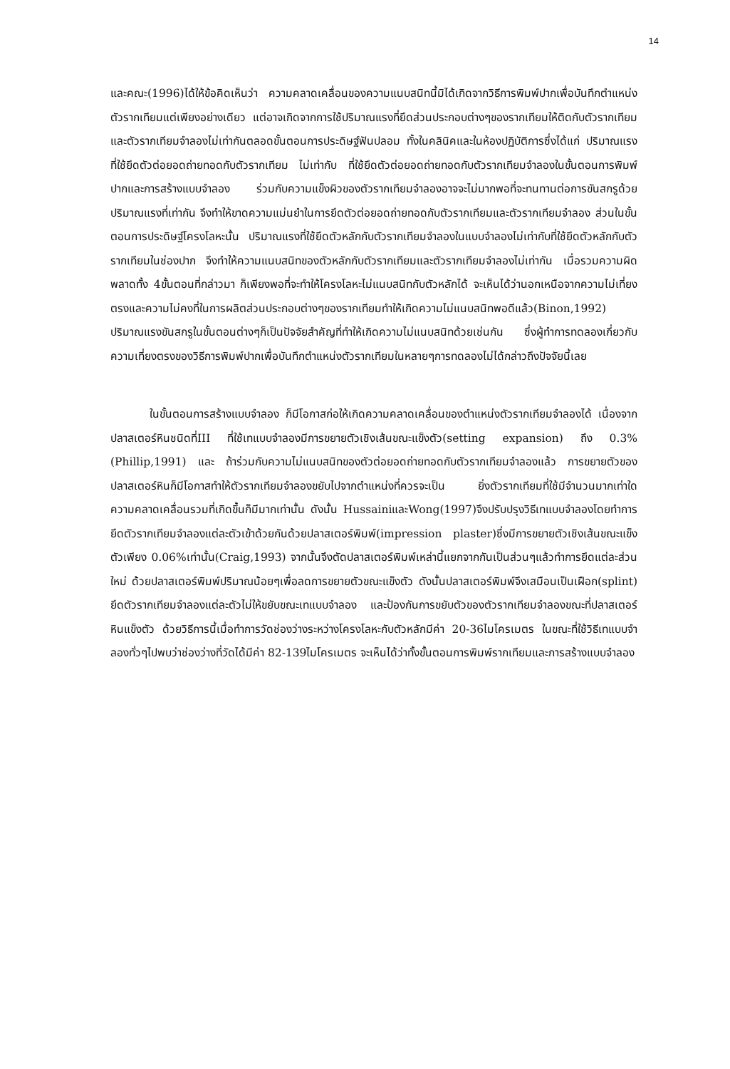14
และคณะ(1996)ได้ให้ข้อคิดเห็นว่า ความคลาดเคลื่อนของความแนบสนิทนี้มิได้เกิดจากวิธีการพิมพ์ปากเพื่อบันทึกตำแหน่งตัวรากเทียมแต่เพียงอย่างเดียว แต่อาจเกิดจากการใช้ปริมาณแรงที่ยึดส่วนประกอบต่างๆของรากเทียมให้ติดกับตัวรากเทียมและตัวรากเทียมจำลองไม่เท่ากันตลอดขั้นตอนการประดิษฐ์ฟันปลอม ทั้งในคลินิคและในห้องปฏิบัติการซึ่งได้แก่ ปริมาณแรงที่ใช้ยึดตัวต่อยอดถ่ายทอดกับตัวรากเทียม ไม่เท่ากับ ที่ใช้ยึดตัวต่อยอดถ่ายทอดกับตัวรากเทียมจำลองในขั้นตอนการพิมพ์ปากและการสร้างแบบจำลอง ร่วมกับความแข็งผิวของตัวรากเทียมจำลองอาจจะไม่มากพอที่จะทนทานต่อการขันสกรูด้วยปริมาณแรงที่เท่ากัน จึงทำให้ขาดความแม่นยำในการยึดตัวต่อยอดถ่ายทอดกับตัวรากเทียมและตัวรากเทียมจำลอง ส่วนในขั้นตอนการประดิษฐ์โครงโลหะนั้น ปริมาณแรงที่ใช้ยึดตัวหลักกับตัวรากเทียมจำลองในแบบจำลองไม่เท่ากับที่ใช้ยึดตัวหลักกับตัวรากเทียมในช่องปาก จึงทำให้ความแนบสนิทของตัวหลักกับตัวรากเทียมและตัวรากเทียมจำลองไม่เท่ากัน เมื่อรวมความผิดพลาดทั้ง 4ขั้นตอนที่กล่าวมา ก็เพียงพอที่จะทำให้โครงโลหะไม่แนบสนิทกับตัวหลักได้ จะเห็นได้ว่านอกเหนือจากความไม่เที่ยงตรงและความไม่คงที่ในการผลิตส่วนประกอบต่างๆของรากเทียมทำให้เกิดความไม่แนบสนิทพอดีแล้ว(Binon,1992) ปริมาณแรงขันสกรูในขั้นตอนต่างๆก็เป็นปัจจัยสำคัญที่ทำให้เกิดความไม่แนบสนิทด้วยเช่นกัน ซึ่งผู้ทำการทดลองเกี่ยวกับความเที่ยงตรงของวิธีการพิมพ์ปากเพื่อบันทึกตำแหน่งตัวรากเทียมในหลายๆการทดลองไม่ได้กล่าวถึงปัจจัยนี้เลย
ในขั้นตอนการสร้างแบบจำลอง ก็มีโอกาสก่อให้เกิดความคลาดเคลื่อนของตำแหน่งตัวรากเทียมจำลองได้ เนื่องจากปลาสเตอร์หินชนิดที่III ที่ใช้เทแบบจำลองมีการขยายตัวเชิงเส้นขณะแข็งตัว(setting expansion) ถึง 0.3% (Phillip,1991) และ ถ้าร่วมกับความไม่แนบสนิทของตัวต่อยอดถ่ายทอดกับตัวรากเทียมจำลองแล้ว การขยายตัวของปลาสเตอร์หินก็มีโอกาสทำให้ตัวรากเทียมจำลองขยับไปจากตำแหน่งที่ควรจะเป็น ยิ่งตัวรากเทียมที่ใช้มีจำนวนมากเท่าใดความคลาดเคลื่อนรวมที่เกิดขึ้นก็มีมากเท่านั้น ดังนั้น HussainiและWong(1997)จึงปรับปรุงวิธีเทแบบจำลองโดยทำการยึดตัวรากเทียมจำลองแต่ละตัวเข้าด้วยกันด้วยปลาสเตอร์พิมพ์(impression plaster)ซึ่งมีการขยายตัวเชิงเส้นขณะแข็งตัวเพียง 0.06%เท่านั้น(Craig,1993) จากนั้นจึงตัดปลาสเตอร์พิมพ์เหล่านี้แยกจากกันเป็นส่วนๆแล้วทำการยึดแต่ละส่วนใหม่ ด้วยปลาสเตอร์พิมพ์ปริมาณน้อยๆเพื่อลดการขยายตัวขณะแข็งตัว ดังนั้นปลาสเตอร์พิมพ์จึงเสมือนเป็นเฝือก(splint) ยึดตัวรากเทียมจำลองแต่ละตัวไม่ให้ขยับขณะเทแบบจำลอง และป้องกันการขยับตัวของตัวรากเทียมจำลองขณะที่ปลาสเตอร์หินแข็งตัว ด้วยวิธีการนี้เมื่อทำการวัดช่องว่างระหว่างโครงโลหะกับตัวหลักมีค่า 20-36ไมโครเมตร ในขณะที่ใช้วิธีเทแบบจำลองทั่วๆไปพบว่าช่องว่างที่วัดได้มีค่า 82-139ไมโครเมตร จะเห็นได้ว่าทั้งขั้นตอนการพิมพ์รากเทียมและการสร้างแบบจำลอง